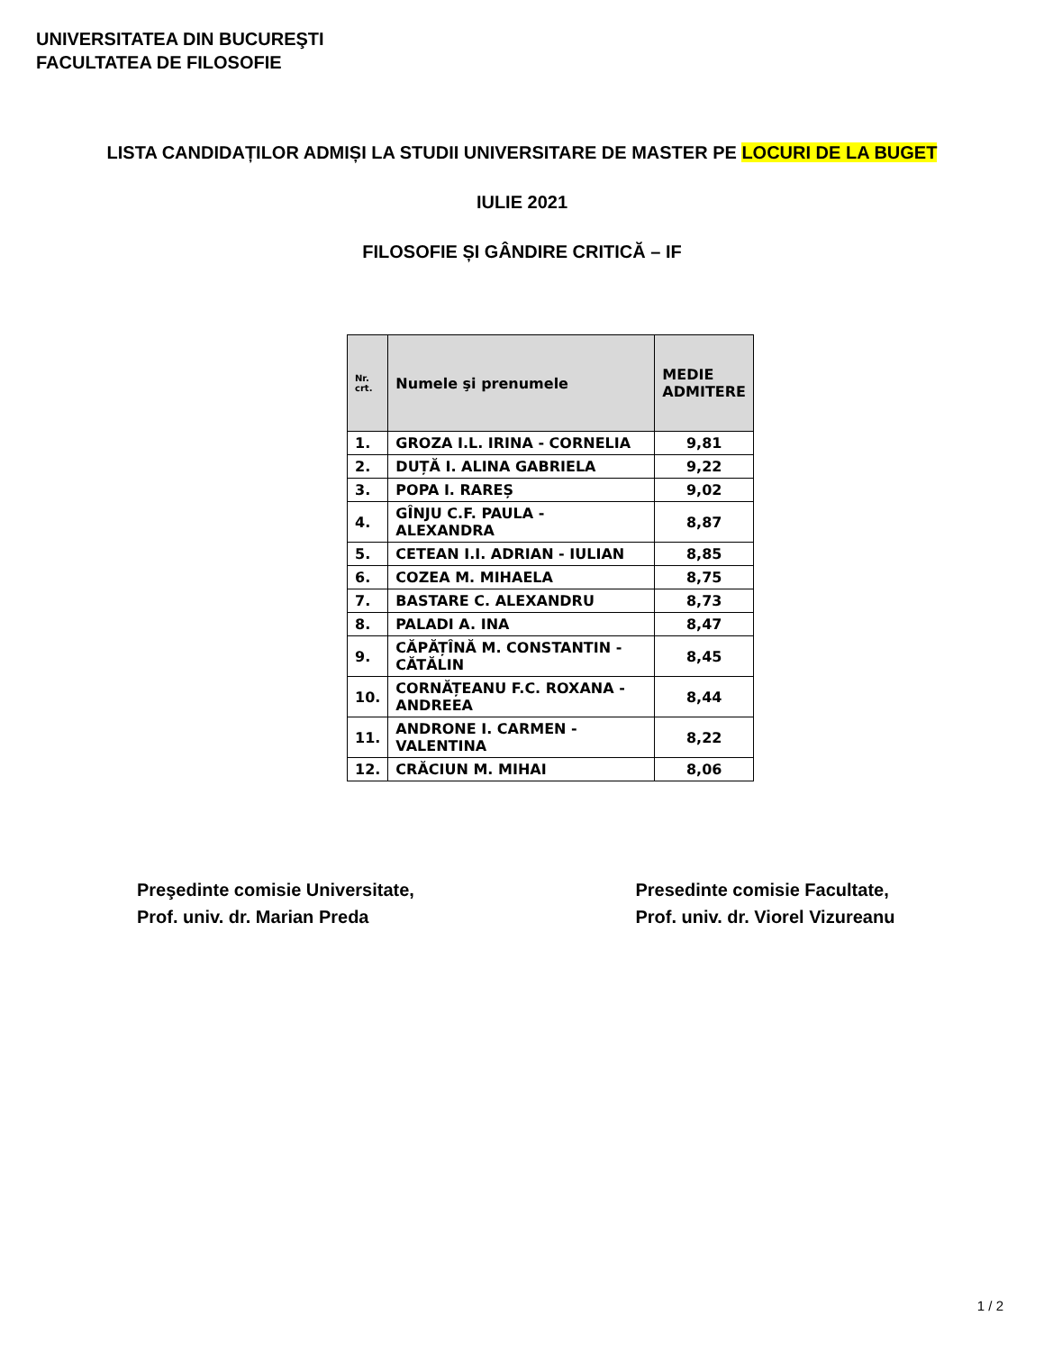UNIVERSITATEA DIN BUCUREŞTI
FACULTATEA DE FILOSOFIE
LISTA CANDIDAȚILOR ADMIȘI LA STUDII UNIVERSITARE DE MASTER PE LOCURI DE LA BUGET
IULIE 2021
FILOSOFIE ȘI GÂNDIRE CRITICĂ – IF
| Nr. crt. | Numele şi prenumele | MEDIE ADMITERE |
| --- | --- | --- |
| 1. | GROZA I.L. IRINA - CORNELIA | 9,81 |
| 2. | DUȚĂ I. ALINA GABRIELA | 9,22 |
| 3. | POPA I. RAREȘ | 9,02 |
| 4. | GÎNJU C.F. PAULA - ALEXANDRA | 8,87 |
| 5. | CETEAN I.I. ADRIAN - IULIAN | 8,85 |
| 6. | COZEA M. MIHAELA | 8,75 |
| 7. | BASTARE C. ALEXANDRU | 8,73 |
| 8. | PALADI A. INA | 8,47 |
| 9. | CĂPĂȚÎNĂ M. CONSTANTIN - CĂTĂLIN | 8,45 |
| 10. | CORNĂȚEANU F.C. ROXANA - ANDREEA | 8,44 |
| 11. | ANDRONE I. CARMEN - VALENTINA | 8,22 |
| 12. | CRĂCIUN M. MIHAI | 8,06 |
Preşedinte comisie Universitate,
Prof. univ. dr. Marian Preda
Presedinte comisie Facultate,
Prof. univ. dr. Viorel Vizureanu
1 / 2